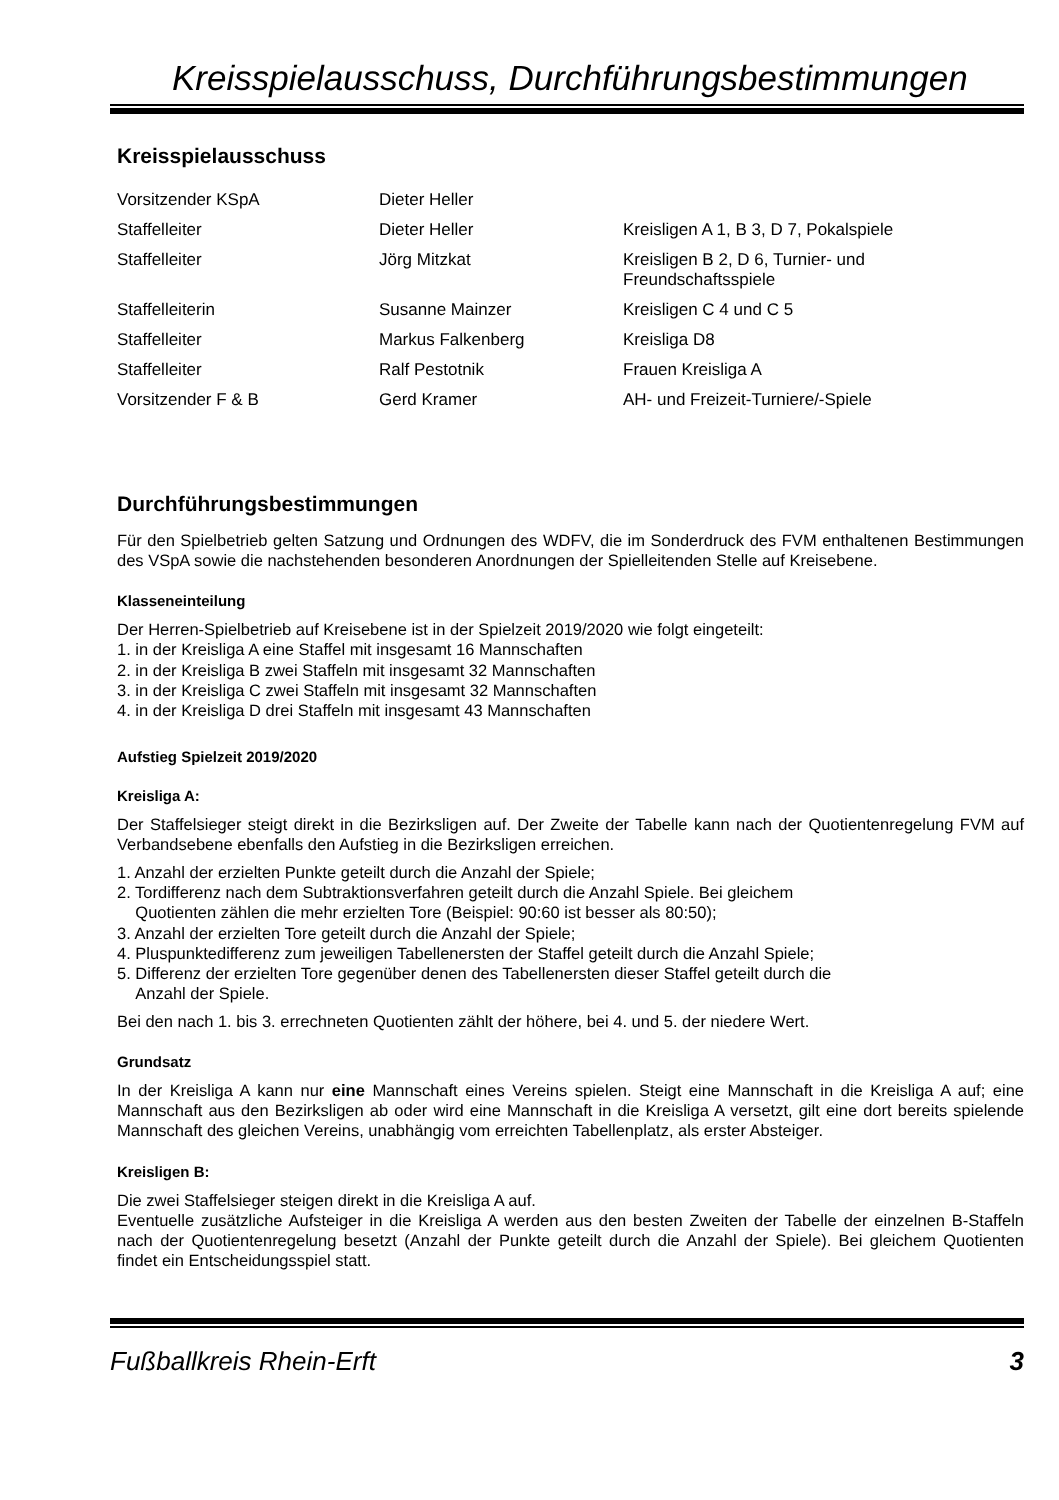Kreisspielausschuss, Durchführungsbestimmungen
Kreisspielausschuss
| Vorsitzender KSpA | Dieter Heller | |
| Staffelleiter | Dieter Heller | Kreisligen A 1, B 3, D 7, Pokalspiele |
| Staffelleiter | Jörg Mitzkat | Kreisligen B 2, D 6, Turnier- und Freundschaftsspiele |
| Staffelleiterin | Susanne Mainzer | Kreisligen C 4 und C 5 |
| Staffelleiter | Markus Falkenberg | Kreisliga D8 |
| Staffelleiter | Ralf Pestotnik | Frauen Kreisliga A |
| Vorsitzender F & B | Gerd Kramer | AH- und Freizeit-Turniere/-Spiele |
Durchführungsbestimmungen
Für den Spielbetrieb gelten Satzung und Ordnungen des WDFV, die im Sonderdruck des FVM enthaltenen Bestimmungen des VSpA sowie die nachstehenden besonderen Anordnungen der Spielleitenden Stelle auf Kreisebene.
Klasseneinteilung
Der Herren-Spielbetrieb auf Kreisebene ist in der Spielzeit 2019/2020 wie folgt eingeteilt:
1. in der Kreisliga A eine Staffel mit insgesamt 16 Mannschaften
2. in der Kreisliga B zwei Staffeln mit insgesamt 32 Mannschaften
3. in der Kreisliga C zwei Staffeln mit insgesamt 32 Mannschaften
4. in der Kreisliga D drei Staffeln mit insgesamt 43 Mannschaften
Aufstieg Spielzeit 2019/2020
Kreisliga A:
Der Staffelsieger steigt direkt in die Bezirksligen auf. Der Zweite der Tabelle kann nach der Quotientenregelung FVM auf Verbandsebene ebenfalls den Aufstieg in die Bezirksligen erreichen.
1. Anzahl der erzielten Punkte geteilt durch die Anzahl der Spiele;
2. Tordifferenz nach dem Subtraktionsverfahren geteilt durch die Anzahl Spiele. Bei gleichem
Quotienten zählen die mehr erzielten Tore (Beispiel: 90:60 ist besser als 80:50);
3. Anzahl der erzielten Tore geteilt durch die Anzahl der Spiele;
4. Pluspunktedifferenz zum jeweiligen Tabellenersten der Staffel geteilt durch die Anzahl Spiele;
5. Differenz der erzielten Tore gegenüber denen des Tabellenersten dieser Staffel geteilt durch die
Anzahl der Spiele.
Bei den nach 1. bis 3. errechneten Quotienten zählt der höhere, bei 4. und 5. der niedere Wert.
Grundsatz
In der Kreisliga A kann nur eine Mannschaft eines Vereins spielen. Steigt eine Mannschaft in die Kreisliga A auf; eine Mannschaft aus den Bezirksligen ab oder wird eine Mannschaft in die Kreisliga A versetzt, gilt eine dort bereits spielende Mannschaft des gleichen Vereins, unabhängig vom erreichten Tabellenplatz, als erster Absteiger.
Kreisligen B:
Die zwei Staffelsieger steigen direkt in die Kreisliga A auf.
Eventuelle zusätzliche Aufsteiger in die Kreisliga A werden aus den besten Zweiten der Tabelle der einzelnen B-Staffeln nach der Quotientenregelung besetzt (Anzahl der Punkte geteilt durch die Anzahl der Spiele). Bei gleichem Quotienten findet ein Entscheidungsspiel statt.
Fußballkreis Rhein-Erft 3